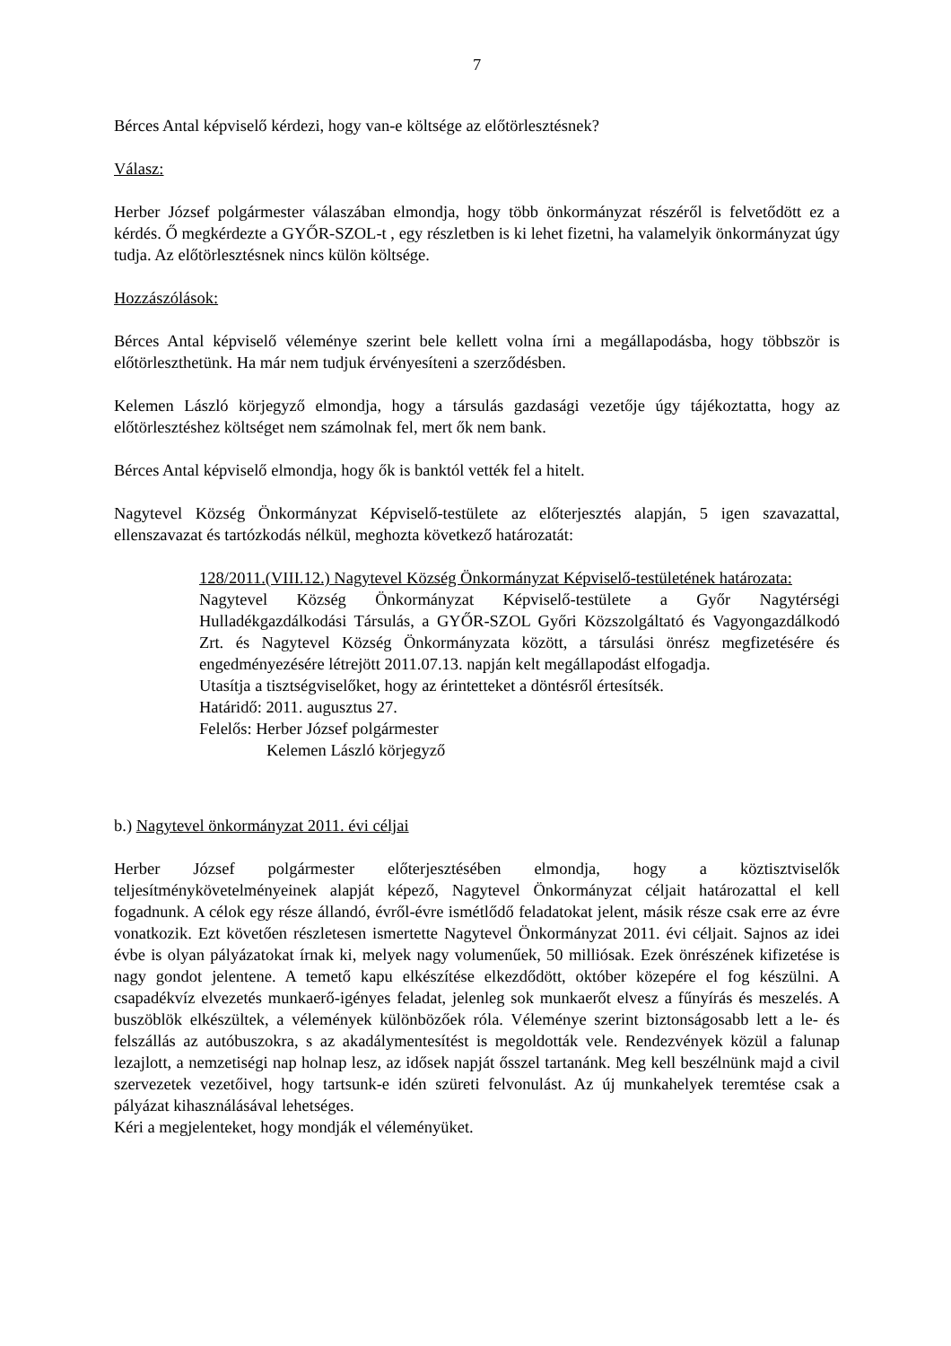7
Bérces Antal képviselő kérdezi, hogy van-e költsége az előtörlesztésnek?
Válasz:
Herber József polgármester válaszában elmondja, hogy több önkormányzat részéről is felvetődött ez a kérdés. Ő megkérdezte a GYŐR-SZOL-t , egy részletben is ki lehet fizetni, ha valamelyik önkormányzat úgy tudja. Az előtörlesztésnek nincs külön költsége.
Hozzászólások:
Bérces Antal képviselő véleménye szerint bele kellett volna írni a megállapodásba, hogy többször is előtörleszthetünk. Ha már nem tudjuk érvényesíteni a szerződésben.
Kelemen László körjegyző elmondja, hogy a társulás gazdasági vezetője úgy tájékoztatta, hogy az előtörlesztéshez költséget nem számolnak fel, mert ők nem bank.
Bérces Antal képviselő elmondja, hogy ők is banktól vették fel a hitelt.
Nagytevel Község Önkormányzat Képviselő-testülete az előterjesztés alapján, 5 igen szavazattal, ellenszavazat és tartózkodás nélkül, meghozta következő határozatát:
128/2011.(VIII.12.) Nagytevel Község Önkormányzat Képviselő-testületének határozata:
Nagytevel Község Önkormányzat Képviselő-testülete a Győr Nagytérségi Hulladékgazdálkodási Társulás, a GYŐR-SZOL Győri Közszolgáltató és Vagyongazdálkodó Zrt. és Nagytevel Község Önkormányzata között, a társulási önrész megfizetésére és engedményezésére létrejött 2011.07.13. napján kelt megállapodást elfogadja.
Utasítja a tisztségviselőket, hogy az érintetteket a döntésről értesítsék.
Határidő: 2011. augusztus 27.
Felelős: Herber József polgármester
Kelemen László körjegyző
b.) Nagytevel önkormányzat 2011. évi céljai
Herber József polgármester előterjesztésében elmondja, hogy a köztisztviselők teljesítménykövetelményeinek alapját képező, Nagytevel Önkormányzat céljait határozattal el kell fogadnunk. A célok egy része állandó, évről-évre ismétlődő feladatokat jelent, másik része csak erre az évre vonatkozik. Ezt követően részletesen ismertette Nagytevel Önkormányzat 2011. évi céljait. Sajnos az idei évbe is olyan pályázatokat írnak ki, melyek nagy volumenűek, 50 milliósak. Ezek önrészének kifizetése is nagy gondot jelentene. A temető kapu elkészítése elkezdődött, október közepére el fog készülni. A csapadékvíz elvezetés munkaerő-igényes feladat, jelenleg sok munkaerőt elvesz a fűnyírás és meszelés. A buszöblök elkészültek, a vélemények különbözőek róla. Véleménye szerint biztonságosabb lett a le- és felszállás az autóbuszokra, s az akadálymentesítést is megoldották vele. Rendezvények közül a falunap lezajlott, a nemzetiségi nap holnap lesz, az idősek napját ősszel tartanánk. Meg kell beszélnünk majd a civil szervezetek vezetőivel, hogy tartsunk-e idén szüreti felvonulást. Az új munkahelyek teremtése csak a pályázat kihasználásával lehetséges.
Kéri a megjelenteket, hogy mondják el véleményüket.